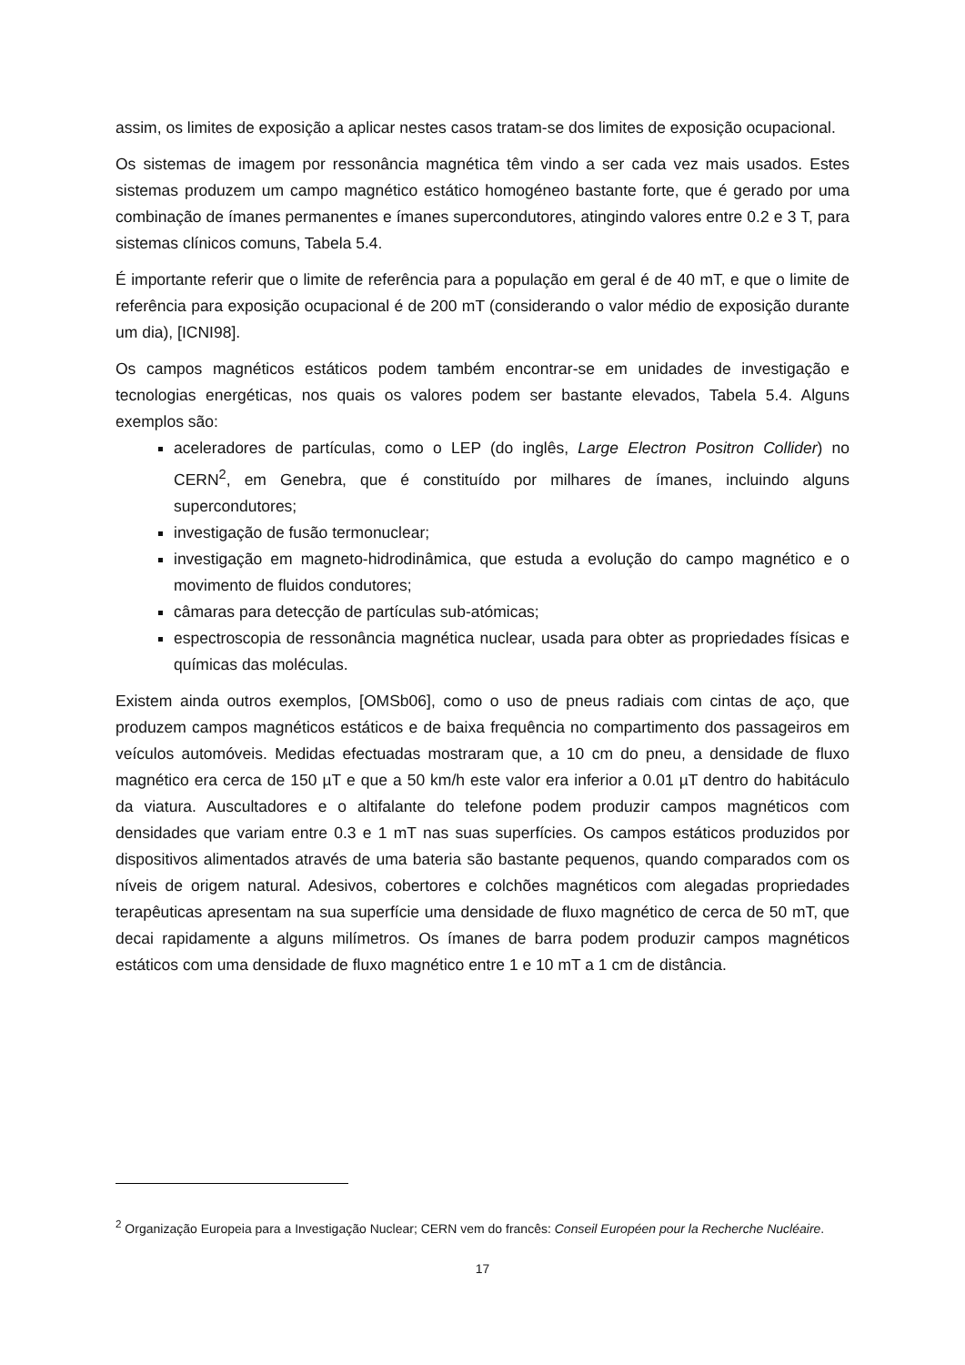assim, os limites de exposição a aplicar nestes casos tratam-se dos limites de exposição ocupacional.
Os sistemas de imagem por ressonância magnética têm vindo a ser cada vez mais usados. Estes sistemas produzem um campo magnético estático homogéneo bastante forte, que é gerado por uma combinação de ímanes permanentes e ímanes supercondutores, atingindo valores entre 0.2 e 3 T, para sistemas clínicos comuns, Tabela 5.4.
É importante referir que o limite de referência para a população em geral é de 40 mT, e que o limite de referência para exposição ocupacional é de 200 mT (considerando o valor médio de exposição durante um dia), [ICNI98].
Os campos magnéticos estáticos podem também encontrar-se em unidades de investigação e tecnologias energéticas, nos quais os valores podem ser bastante elevados, Tabela 5.4. Alguns exemplos são:
aceleradores de partículas, como o LEP (do inglês, Large Electron Positron Collider) no CERN<sup>2</sup>, em Genebra, que é constituído por milhares de ímanes, incluindo alguns supercondutores;
investigação de fusão termonuclear;
investigação em magneto-hidrodinâmica, que estuda a evolução do campo magnético e o movimento de fluidos condutores;
câmaras para detecção de partículas sub-atómicas;
espectroscopia de ressonância magnética nuclear, usada para obter as propriedades físicas e químicas das moléculas.
Existem ainda outros exemplos, [OMSb06], como o uso de pneus radiais com cintas de aço, que produzem campos magnéticos estáticos e de baixa frequência no compartimento dos passageiros em veículos automóveis. Medidas efectuadas mostraram que, a 10 cm do pneu, a densidade de fluxo magnético era cerca de 150 µT e que a 50 km/h este valor era inferior a 0.01 µT dentro do habitáculo da viatura. Auscultadores e o altifalante do telefone podem produzir campos magnéticos com densidades que variam entre 0.3 e 1 mT nas suas superfícies. Os campos estáticos produzidos por dispositivos alimentados através de uma bateria são bastante pequenos, quando comparados com os níveis de origem natural. Adesivos, cobertores e colchões magnéticos com alegadas propriedades terapêuticas apresentam na sua superfície uma densidade de fluxo magnético de cerca de 50 mT, que decai rapidamente a alguns milímetros. Os ímanes de barra podem produzir campos magnéticos estáticos com uma densidade de fluxo magnético entre 1 e 10 mT a 1 cm de distância.
<sup>2</sup> Organização Europeia para a Investigação Nuclear; CERN vem do francês: Conseil Européen pour la Recherche Nucléaire.
17